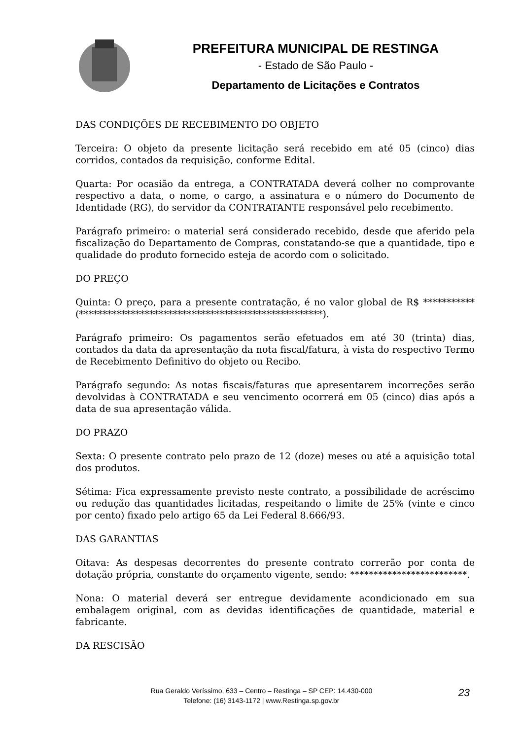PREFEITURA MUNICIPAL DE RESTINGA
- Estado de São Paulo -
Departamento de Licitações e Contratos
DAS CONDIÇÕES DE RECEBIMENTO DO OBJETO
Terceira: O objeto da presente licitação será recebido em até 05 (cinco) dias corridos, contados da requisição, conforme Edital.
Quarta: Por ocasião da entrega, a CONTRATADA deverá colher no comprovante respectivo a data, o nome, o cargo, a assinatura e o número do Documento de Identidade (RG), do servidor da CONTRATANTE responsável pelo recebimento.
Parágrafo primeiro: o material será considerado recebido, desde que aferido pela fiscalização do Departamento de Compras, constatando-se que a quantidade, tipo e qualidade do produto fornecido esteja de acordo com o solicitado.
DO PREÇO
Quinta: O preço, para a presente contratação, é no valor global de R$ *********** (****************************************************).
Parágrafo primeiro: Os pagamentos serão efetuados em até 30 (trinta) dias, contados da data da apresentação da nota fiscal/fatura, à vista do respectivo Termo de Recebimento Definitivo do objeto ou Recibo.
Parágrafo segundo: As notas fiscais/faturas que apresentarem incorreções serão devolvidas à CONTRATADA e seu vencimento ocorrerá em 05 (cinco) dias após a data de sua apresentação válida.
DO PRAZO
Sexta: O presente contrato pelo prazo de 12 (doze) meses ou até a aquisição total dos produtos.
Sétima: Fica expressamente previsto neste contrato, a possibilidade de acréscimo ou redução das quantidades licitadas, respeitando o limite de 25% (vinte e cinco por cento) fixado pelo artigo 65 da Lei Federal 8.666/93.
DAS GARANTIAS
Oitava: As despesas decorrentes do presente contrato correrão por conta de dotação própria, constante do orçamento vigente, sendo: *************************.
Nona: O material deverá ser entregue devidamente acondicionado em sua embalagem original, com as devidas identificações de quantidade, material e fabricante.
DA RESCISÃO
Rua Geraldo Veríssimo, 633 – Centro – Restinga – SP CEP: 14.430-000
Telefone: (16) 3143-1172 | www.Restinga.sp.gov.br
23